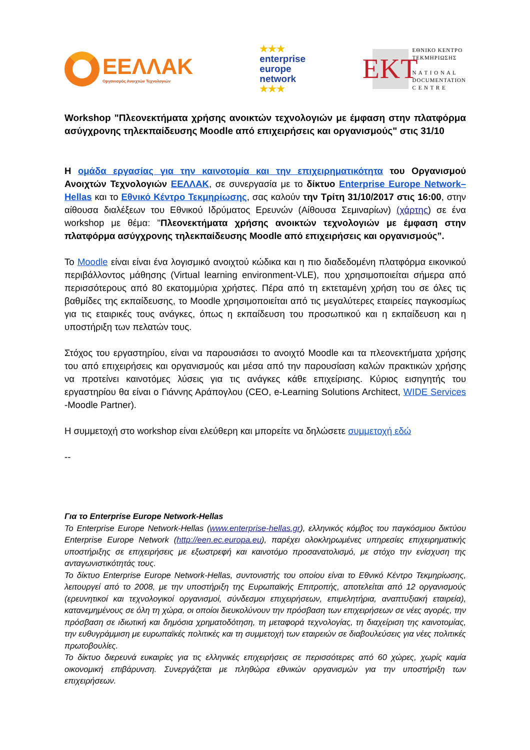ΕΕΛΛΑΚ
Οργανισμός Ανοιχτών Τεχνολογιών
★★★
enterprise
europe
network
★★★
EKT
ΕΘΝΙΚΟ ΚΕΝΤΡΟ
ΤΕΚΜΗΡΙΩΣΗΣ
N A T I O N A L
DOCUMENTATION
C E N T R E
Workshop "Πλεονεκτήματα χρήσης ανοικτών τεχνολογιών με έμφαση στην πλατφόρμα ασύγχρονης τηλεκπαίδευσης Moodle από επιχειρήσεις και οργανισμούς" στις 31/10
Η ομάδα εργασίας για την καινοτομία και την επιχειρηματικότητα του Οργανισμού Ανοιχτών Τεχνολογιών ΕΕΛΛΑΚ, σε συνεργασία με το δίκτυο Enterprise Europe Network–Hellas και το Εθνικό Κέντρο Τεκμηρίωσης, σας καλούν την Τρίτη 31/10/2017 στις 16:00, στην αίθουσα διαλέξεων του Εθνικού Ιδρύματος Ερευνών (Αίθουσα Σεμιναρίων) (χάρτης) σε ένα workshop με θέμα: "Πλεονεκτήματα χρήσης ανοικτών τεχνολογιών με έμφαση στην πλατφόρμα ασύγχρονης τηλεκπαίδευσης Moodle από επιχειρήσεις και οργανισμούς”.
Το Moodle είναι είναι ένα λογισμικό ανοιχτού κώδικα και η πιο διαδεδομένη πλατφόρμα εικονικού περιβάλλοντος μάθησης (Virtual learning environment-VLE), που χρησιμοποιείται σήμερα από περισσότερους από 80 εκατομμύρια χρήστες. Πέρα από τη εκτεταμένη χρήση του σε όλες τις βαθμίδες της εκπαίδευσης, το Moodle χρησιμοποιείται από τις μεγαλύτερες εταιρείες παγκοσμίως για τις εταιρικές τους ανάγκες, όπως η εκπαίδευση του προσωπικού και η εκπαίδευση και η υποστήριξη των πελατών τους.
Στόχος του εργαστηρίου, είναι να παρουσιάσει το ανοιχτό Moodle και τα πλεονεκτήματα χρήσης του από επιχειρήσεις και οργανισμούς και μέσα από την παρουσίαση καλών πρακτικών χρήσης να προτείνει καινοτόμες λύσεις για τις ανάγκες κάθε επιχείρισης. Κύριος εισηγητής του εργαστηρίου θα είναι ο Γιάννης Αράπογλου (CEO, e-Learning Solutions Architect, WIDE Services -Moodle Partner).
Η συμμετοχή στο workshop είναι ελεύθερη και μπορείτε να δηλώσετε συμμετοχή εδώ
--
Για το Enterprise Europe Network-Hellas
Το Enterprise Europe Network-Hellas (www.enterprise-hellas.gr), ελληνικός κόμβος του παγκόσμιου δικτύου Enterprise Europe Network (http://een.ec.europa.eu), παρέχει ολοκληρωμένες υπηρεσίες επιχειρηματικής υποστήριξης σε επιχειρήσεις με εξωστρεφή και καινοτόμο προσανατολισμό, με στόχο την ενίσχυση της ανταγωνιστικότητάς τους.
Το δίκτυο Enterprise Europe Network-Hellas, συντονιστής του οποίου είναι το Εθνικό Κέντρο Τεκμηρίωσης, λειτουργεί από το 2008, με την υποστήριξη της Ευρωπαϊκής Επιτροπής, αποτελείται από 12 οργανισμούς (ερευνητικοί και τεχνολογικοί οργανισμοί, σύνδεσμοι επιχειρήσεων, επιμελητήρια, αναπτυξιακή εταιρεία), κατανεμημένους σε όλη τη χώρα, οι οποίοι διευκολύνουν την πρόσβαση των επιχειρήσεων σε νέες αγορές, την πρόσβαση σε ιδιωτική και δημόσια χρηματοδότηση, τη μεταφορά τεχνολογίας, τη διαχείριση της καινοτομίας, την ευθυγράμμιση με ευρωπαϊκές πολιτικές και τη συμμετοχή των εταιρειών σε διαβουλεύσεις για νέες πολιτικές πρωτοβουλίες.
Το δίκτυο διερευνά ευκαιρίες για τις ελληνικές επιχειρήσεις σε περισσότερες από 60 χώρες, χωρίς καμία οικονομική επιβάρυνση. Συνεργάζεται με πληθώρα εθνικών οργανισμών για την υποστήριξη των επιχειρήσεων.